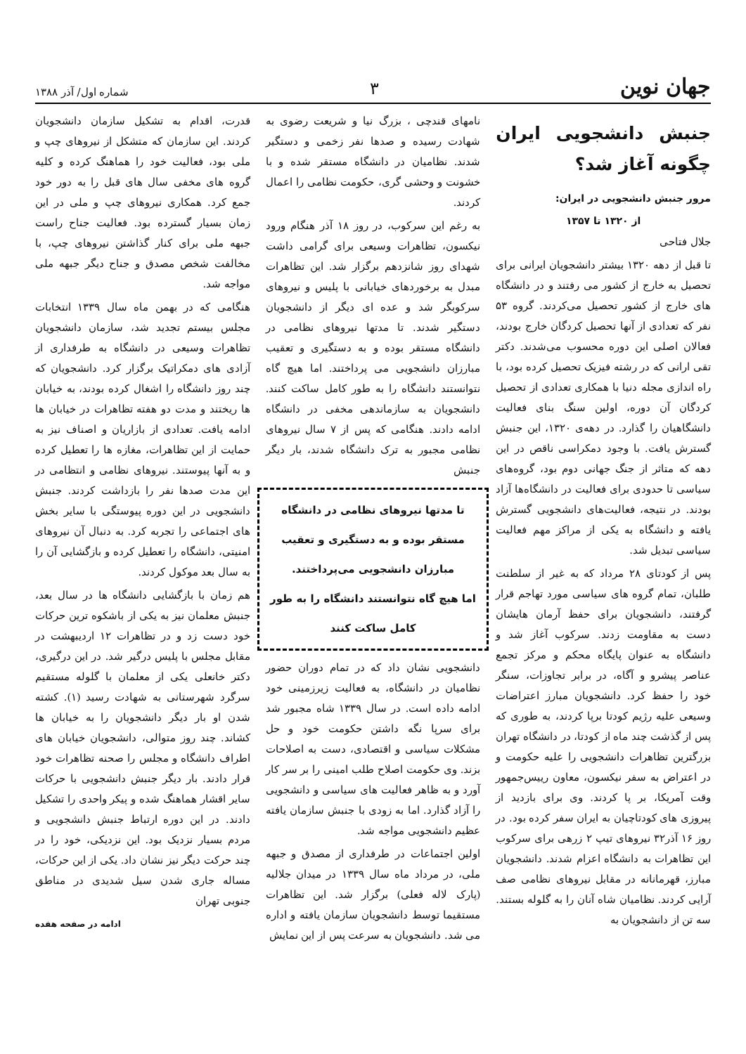جهان نوین
۳
شماره اول/ آذر ۱۳۸۸
جنبش دانشجویی ایران چگونه آغاز شد؟
مرور جنبش دانشجویی در ایران:
از ۱۳۲۰ تا ۱۳۵۷
جلال فتاحی
تا قبل از دهه ۱۳۲۰ بیشتر دانشجویان ایرانی برای تحصیل به خارج از کشور می رفتند و در دانشگاه های خارج از کشور تحصیل می‌کردند. گروه ۵۳ نفر که تعدادی از آنها تحصیل کردگان خارج بودند، فعالان اصلی این دوره محسوب می‌شدند. دکتر تقی ارانی که در رشته فیزیک تحصیل کرده بود، با راه اندازی مجله دنیا با همکاری تعدادی از تحصیل کردگان آن دوره، اولین سنگ بنای فعالیت دانشگاهیان را گذارد. در دهه‌ی ۱۳۲۰، این جنبش گسترش یافت. با وجود دمکراسی ناقص در این دهه که متاثر از جنگ جهانی دوم بود، گروه‌های سیاسی تا حدودی برای فعالیت در دانشگاه‌ها آزاد بودند. در نتیجه، فعالیت‌های دانشجویی گسترش یافته و دانشگاه به یکی از مراکز مهم فعالیت سیاسی تبدیل شد.
پس از کودتای ۲۸ مرداد که به غیر از سلطنت طلبان، تمام گروه های سیاسی مورد تهاجم قرار گرفتند، دانشجویان برای حفظ آرمان هایشان دست به مقاومت زدند. سرکوب آغاز شد و دانشگاه به عنوان پایگاه محکم و مرکز تجمع عناصر پیشرو و آگاه، در برابر تجاوزات، سنگر خود را حفظ کرد. دانشجویان مبارز اعتراضات وسیعی علیه رژیم کودتا برپا کردند، به طوری که پس از گذشت چند ماه از کودتا، در دانشگاه تهران بزرگترین تظاهرات دانشجویی را علیه حکومت و در اعتراض به سفر نیکسون، معاون رییس‌جمهور وقت آمریکا، بر پا کردند. وی برای بازدید از پیروزی های کودتاچیان به ایران سفر کرده بود. در روز ۱۶ آذر۳۲ نیروهای تیپ ۲ زرهی برای سرکوب این تظاهرات به دانشگاه اعزام شدند. دانشجویان مبارز، قهرمانانه در مقابل نیروهای نظامی صف آرایی کردند. نظامیان شاه آنان را به گلوله بستند. سه تن از دانشجویان به
نامهای قندچی ، بزرگ نیا و شریعت رضوی به شهادت رسیده و صدها نفر زخمی و دستگیر شدند. نظامیان در دانشگاه مستقر شده و با خشونت و وحشی گری، حکومت نظامی را اعمال کردند.
به رغم این سرکوب، در روز ۱۸ آذر هنگام ورود نیکسون، تظاهرات وسیعی برای گرامی داشت شهدای روز شانزدهم برگزار شد. این تظاهرات مبدل به برخوردهای خیابانی با پلیس و نیروهای سرکوبگر شد و عده ای دیگر از دانشجویان دستگیر شدند. تا مدتها نیروهای نظامی در دانشگاه مستقر بوده و به دستگیری و تعقیب مبارزان دانشجویی می پرداختند. اما هیچ گاه نتوانستند دانشگاه را به طور کامل ساکت کنند. دانشجویان به سازماندهی مخفی در دانشگاه ادامه دادند. هنگامی که پس از ۷ سال نیروهای نظامی مجبور به ترک دانشگاه شدند، بار دیگر جنبش
تا مدتها نیروهای نظامی در دانشگاه مستقر بوده و به دستگیری و تعقیب مبارزان دانشجویی می‌پرداختند.
اما هیچ گاه نتوانستند دانشگاه را به طور کامل ساکت کنند
دانشجویی نشان داد که در تمام دوران حضور نظامیان در دانشگاه، به فعالیت زیرزمینی خود ادامه داده است. در سال ۱۳۳۹ شاه مجبور شد برای سرپا نگه داشتن حکومت خود و حل مشکلات سیاسی و اقتصادی، دست به اصلاحات بزند. وی حکومت اصلاح طلب امینی را بر سر کار آورد و به ظاهر فعالیت های سیاسی و دانشجویی را آزاد گذارد. اما به زودی با جنبش سازمان یافته عظیم دانشجویی مواجه شد.
اولین اجتماعات در طرفداری از مصدق و جبهه ملی، در مرداد ماه سال ۱۳۳۹ در میدان جلالیه (پارک لاله فعلی) برگزار شد. این تظاهرات مستقیما توسط دانشجویان سازمان یافته و اداره می شد. دانشجویان به سرعت پس از این نمایش
قدرت، اقدام به تشکیل سازمان دانشجویان کردند. این سازمان که متشکل از نیروهای چپ و ملی بود، فعالیت خود را هماهنگ کرده و کلیه گروه های مخفی سال های قبل را به دور خود جمع کرد. همکاری نیروهای چپ و ملی در این زمان بسیار گسترده بود. فعالیت جناح راست جبهه ملی برای کنار گذاشتن نیروهای چپ، با مخالفت شخص مصدق و جناح دیگر جبهه ملی مواجه شد.
هنگامی که در بهمن ماه سال ۱۳۳۹ انتخابات مجلس بیستم تجدید شد، سازمان دانشجویان تظاهرات وسیعی در دانشگاه به طرفداری از آزادی های دمکراتیک برگزار کرد. دانشجویان که چند روز دانشگاه را اشغال کرده بودند، به خیابان ها ریختند و مدت دو هفته تظاهرات در خیابان ها ادامه یافت. تعدادی از بازاریان و اصناف نیز به حمایت از این تظاهرات، مغازه ها را تعطیل کرده و به آنها پیوستند. نیروهای نظامی و انتظامی در این مدت صدها نفر را بازداشت کردند. جنبش دانشجویی در این دوره پیوستگی با سایر بخش های اجتماعی را تجربه کرد. به دنبال آن نیروهای امنیتی، دانشگاه را تعطیل کرده و بازگشایی آن را به سال بعد موکول کردند.
هم زمان با بازگشایی دانشگاه ها در سال بعد، جنبش معلمان نیز به یکی از باشکوه ترین حرکات خود دست زد و در تظاهرات ۱۲ اردیبهشت در مقابل مجلس با پلیس درگیر شد. در این درگیری، دکتر خانعلی یکی از معلمان با گلوله مستقیم سرگرد شهرستانی به شهادت رسید (۱). کشته شدن او بار دیگر دانشجویان را به خیابان ها کشاند. چند روز متوالی، دانشجویان خیابان های اطراف دانشگاه و مجلس را صحنه تظاهرات خود قرار دادند. بار دیگر جنبش دانشجویی با حرکات سایر اقشار هماهنگ شده و پیکر واحدی را تشکیل دادند. در این دوره ارتباط جنبش دانشجویی و مردم بسیار نزدیک بود. این نزدیکی، خود را در چند حرکت دیگر نیز نشان داد. یکی از این حرکات، مساله جاری شدن سیل شدیدی در مناطق جنوبی تهران
ادامه در صفحه هفده